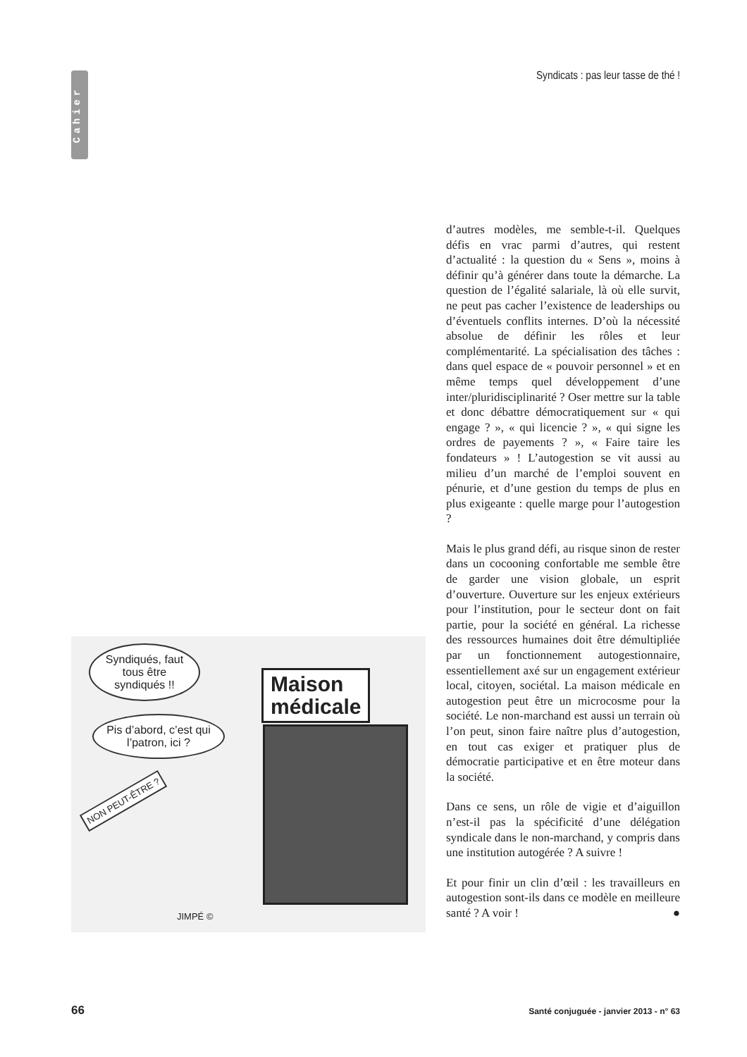Cahier
Syndicats : pas leur tasse de thé !
d’autres modèles, me semble-t-il. Quelques défis en vrac parmi d’autres, qui restent d’actualité : la question du « Sens », moins à définir qu’à générer dans toute la démarche. La question de l’égalité salariale, là où elle survit, ne peut pas cacher l’existence de leaderships ou d’éventuels conflits internes. D’où la nécessité absolue de définir les rôles et leur complémentarité. La spécialisation des tâches : dans quel espace de « pouvoir personnel » et en même temps quel développement d’une inter/pluridisciplinarité ? Oser mettre sur la table et donc débattre démocratiquement sur « qui engage ? », « qui licencie ? », « qui signe les ordres de payements ? », « Faire taire les fondateurs » ! L’autogestion se vit aussi au milieu d’un marché de l’emploi souvent en pénurie, et d’une gestion du temps de plus en plus exigeante : quelle marge pour l’autogestion ?
Mais le plus grand défi, au risque sinon de rester dans un cocooning confortable me semble être de garder une vision globale, un esprit d’ouverture. Ouverture sur les enjeux extérieurs pour l’institution, pour le secteur dont on fait partie, pour la société en général. La richesse des ressources humaines doit être démultipliée par un fonctionnement autogestionnaire, essentiellement axé sur un engagement extérieur local, citoyen, sociétal. La maison médicale en autogestion peut être un microcosme pour la société. Le non-marchand est aussi un terrain où l’on peut, sinon faire naître plus d’autogestion, en tout cas exiger et pratiquer plus de démocratie participative et en être moteur dans la société.
Dans ce sens, un rôle de vigie et d’aiguillon n’est-il pas la spécificité d’une délégation syndicale dans le non-marchand, y compris dans une institution autogérée ? A suivre !
Et pour finir un clin d’œil : les travailleurs en autogestion sont-ils dans ce modèle en meilleure santé ? A voir ! ●
Syndiqués, faut tous être syndiqués !!
Pis d’abord, c’est qui l’patron, ici ?
NON PEUT-ÊTRE ?
Maison
médicale
JIMPÉ ©
66
Santé conjuguée - janvier 2013 - n° 63